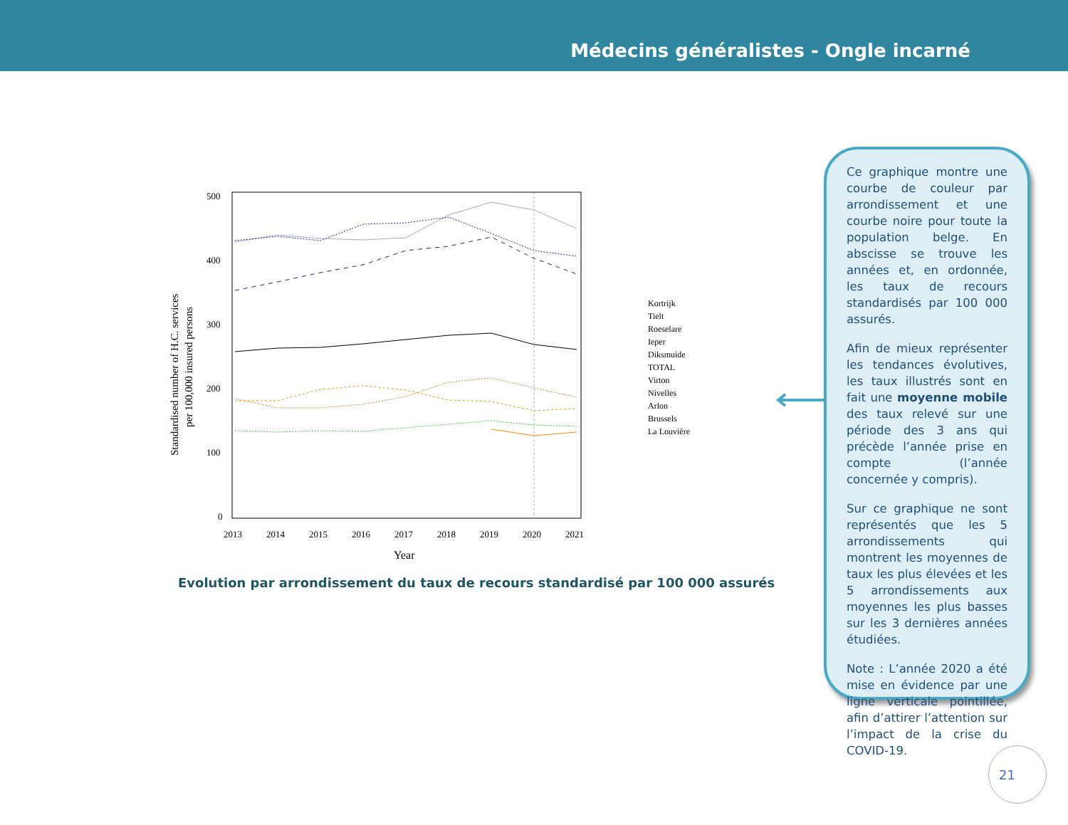Médecins généralistes - Ongle incarné
500
400
300
200
100
0
2013
2014
2015
2016
2017
2018
2019
2020
2021
Year
Standardised number of H.C. services
per 100,000 insured persons
Kortrijk
Tielt
Roeselare
Ieper
Diksmuide
TOTAL
Virton
Nivelles
Arlon
Brussels
La Louvière
Evolution par arrondissement du taux de recours standardisé par 100 000 assurés
Ce graphique montre une courbe de couleur par arrondissement et une courbe noire pour toute la population belge. En abscisse se trouve les années et, en ordonnée, les taux de recours standardisés par 100 000 assurés.
Afin de mieux représenter les tendances évolutives, les taux illustrés sont en fait une moyenne mobile des taux relevé sur une période des 3 ans qui précède l’année prise en compte (l’année concernée y compris).
Sur ce graphique ne sont représentés que les 5 arrondissements qui montrent les moyennes de taux les plus élevées et les 5 arrondissements aux moyennes les plus basses sur les 3 dernières années étudiées.
Note : L’année 2020 a été mise en évidence par une ligne verticale pointillée, afin d’attirer l’attention sur l’impact de la crise du COVID-19.
21